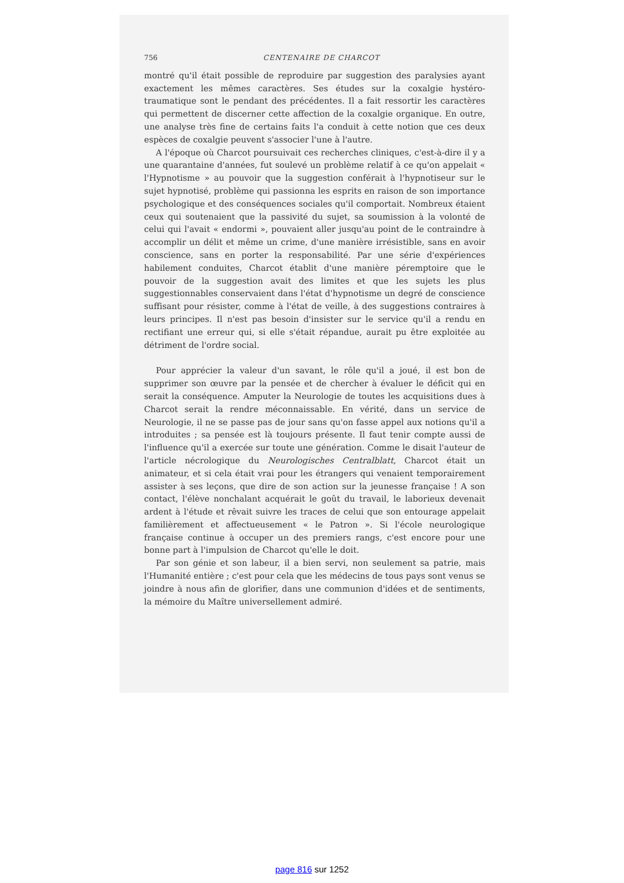756 CENTENAIRE DE CHARCOT
montré qu'il était possible de reproduire par suggestion des paralysies ayant exactement les mêmes caractères. Ses études sur la coxalgie hystéro-traumatique sont le pendant des précédentes. Il a fait ressortir les caractères qui permettent de discerner cette affection de la coxalgie organique. En outre, une analyse très fine de certains faits l'a conduit à cette notion que ces deux espèces de coxalgie peuvent s'associer l'une à l'autre.
A l'époque où Charcot poursuivait ces recherches cliniques, c'est-à-dire il y a une quarantaine d'années, fut soulevé un problème relatif à ce qu'on appelait « l'Hypnotisme » au pouvoir que la suggestion conférait à l'hypnotiseur sur le sujet hypnotisé, problème qui passionna les esprits en raison de son importance psychologique et des conséquences sociales qu'il comportait. Nombreux étaient ceux qui soutenaient que la passivité du sujet, sa soumission à la volonté de celui qui l'avait « endormi », pouvaient aller jusqu'au point de le contraindre à accomplir un délit et même un crime, d'une manière irrésistible, sans en avoir conscience, sans en porter la responsabilité. Par une série d'expériences habilement conduites, Charcot établit d'une manière péremptoire que le pouvoir de la suggestion avait des limites et que les sujets les plus suggestionnables conservaient dans l'état d'hypnotisme un degré de conscience suffisant pour résister, comme à l'état de veille, à des suggestions contraires à leurs principes. Il n'est pas besoin d'insister sur le service qu'il a rendu en rectifiant une erreur qui, si elle s'était répandue, aurait pu être exploitée au détriment de l'ordre social.
Pour apprécier la valeur d'un savant, le rôle qu'il a joué, il est bon de supprimer son œuvre par la pensée et de chercher à évaluer le déficit qui en serait la conséquence. Amputer la Neurologie de toutes les acquisitions dues à Charcot serait la rendre méconnaissable. En vérité, dans un service de Neurologie, il ne se passe pas de jour sans qu'on fasse appel aux notions qu'il a introduites ; sa pensée est là toujours présente. Il faut tenir compte aussi de l'influence qu'il a exercée sur toute une génération. Comme le disait l'auteur de l'article nécrologique du Neurologisches Centralblatt, Charcot était un animateur, et si cela était vrai pour les étrangers qui venaient temporairement assister à ses leçons, que dire de son action sur la jeunesse française ! A son contact, l'élève nonchalant acquérait le goût du travail, le laborieux devenait ardent à l'étude et rêvait suivre les traces de celui que son entourage appelait familièrement et affectueusement « le Patron ». Si l'école neurologique française continue à occuper un des premiers rangs, c'est encore pour une bonne part à l'impulsion de Charcot qu'elle le doit.
Par son génie et son labeur, il a bien servi, non seulement sa patrie, mais l'Humanité entière ; c'est pour cela que les médecins de tous pays sont venus se joindre à nous afin de glorifier, dans une communion d'idées et de sentiments, la mémoire du Maître universellement admiré.
page 816 sur 1252